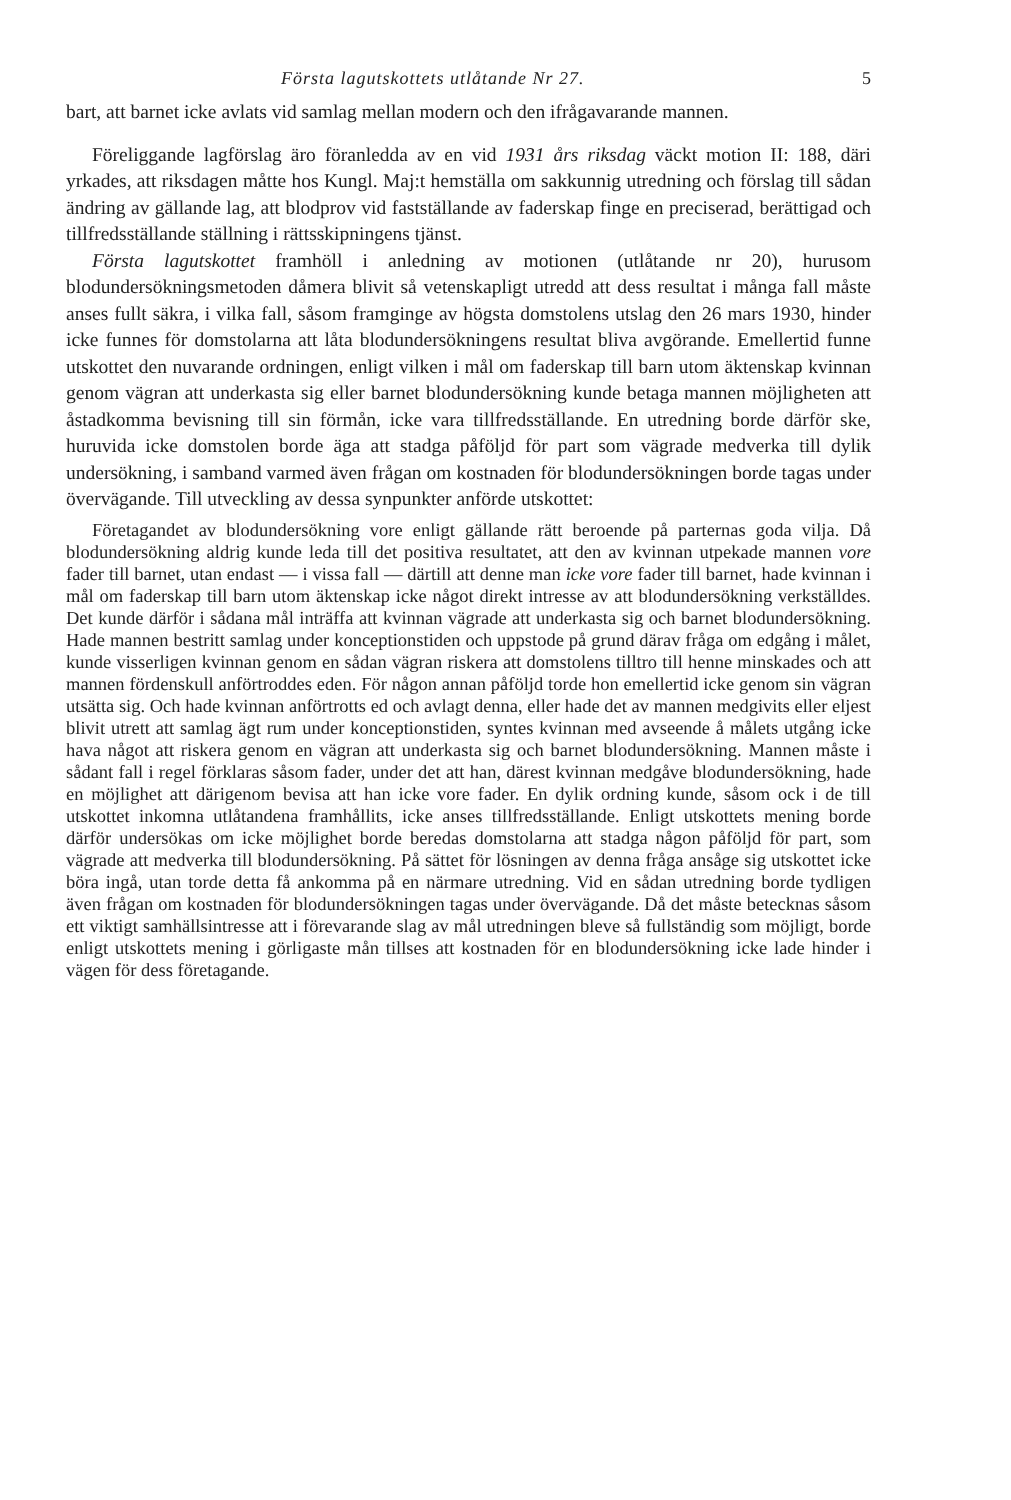Första lagutskottets utlåtande Nr 27. 5
bart, att barnet icke avlats vid samlag mellan modern och den ifrågavarande mannen.
Föreliggande lagförslag äro föranledda av en vid 1931 års riksdag väckt motion II: 188, däri yrkades, att riksdagen måtte hos Kungl. Maj:t hemställa om sakkunnig utredning och förslag till sådan ändring av gällande lag, att blodprov vid fastställande av faderskap finge en preciserad, berättigad och tillfredsställande ställning i rättsskipningens tjänst.
Första lagutskottet framhöll i anledning av motionen (utlåtande nr 20), hurusom blodundersökningsmetoden dåmera blivit så vetenskapligt utredd att dess resultat i många fall måste anses fullt säkra, i vilka fall, såsom framginge av högsta domstolens utslag den 26 mars 1930, hinder icke funnes för domstolarna att låta blodundersökningens resultat bliva avgörande. Emellertid funne utskottet den nuvarande ordningen, enligt vilken i mål om faderskap till barn utom äktenskap kvinnan genom vägran att underkasta sig eller barnet blodundersökning kunde betaga mannen möjligheten att åstadkomma bevisning till sin förmån, icke vara tillfredsställande. En utredning borde därför ske, huruvida icke domstolen borde äga att stadga påföljd för part som vägrade medverka till dylik undersökning, i samband varmed även frågan om kostnaden för blodundersökningen borde tagas under övervägande. Till utveckling av dessa synpunkter anförde utskottet:
Företagandet av blodundersökning vore enligt gällande rätt beroende på parternas goda vilja. Då blodundersökning aldrig kunde leda till det positiva resultatet, att den av kvinnan utpekade mannen vore fader till barnet, utan endast — i vissa fall — därtill att denne man icke vore fader till barnet, hade kvinnan i mål om faderskap till barn utom äktenskap icke något direkt intresse av att blodundersökning verkställdes. Det kunde därför i sådana mål inträffa att kvinnan vägrade att underkasta sig och barnet blodundersökning. Hade mannen bestritt samlag under konceptionstiden och uppstode på grund därav fråga om edgång i målet, kunde visserligen kvinnan genom en sådan vägran riskera att domstolens tilltro till henne minskades och att mannen fördenskull anförtroddes eden. För någon annan påföljd torde hon emellertid icke genom sin vägran utsätta sig. Och hade kvinnan anförtrotts ed och avlagt denna, eller hade det av mannen medgivits eller eljest blivit utrett att samlag ägt rum under konceptionstiden, syntes kvinnan med avseende å målets utgång icke hava något att riskera genom en vägran att underkasta sig och barnet blodundersökning. Mannen måste i sådant fall i regel förklaras såsom fader, under det att han, därest kvinnan medgåve blodundersökning, hade en möjlighet att därigenom bevisa att han icke vore fader. En dylik ordning kunde, såsom ock i de till utskottet inkomna utlåtandena framhållits, icke anses tillfredsställande. Enligt utskottets mening borde därför undersökas om icke möjlighet borde beredas domstolarna att stadga någon påföljd för part, som vägrade att medverka till blodundersökning. På sättet för lösningen av denna fråga ansåge sig utskottet icke böra ingå, utan torde detta få ankomma på en närmare utredning. Vid en sådan utredning borde tydligen även frågan om kostnaden för blodundersökningen tagas under övervägande. Då det måste betecknas såsom ett viktigt samhällsintresse att i förevarande slag av mål utredningen bleve så fullständig som möjligt, borde enligt utskottets mening i görligaste mån tillses att kostnaden för en blodundersökning icke lade hinder i vägen för dess företagande.